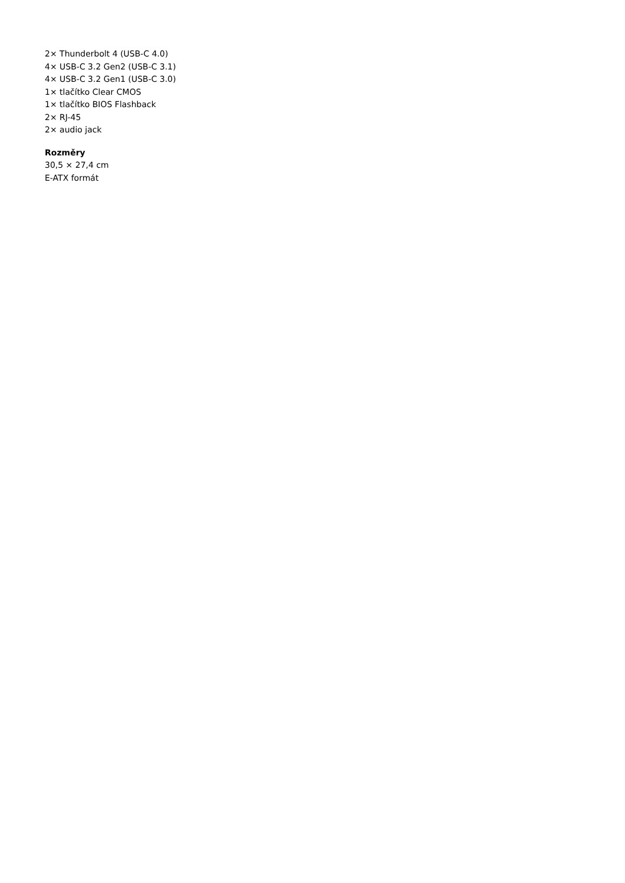2× Thunderbolt 4 (USB-C 4.0)
4× USB-C 3.2 Gen2 (USB-C 3.1)
4× USB-C 3.2 Gen1 (USB-C 3.0)
1× tlačítko Clear CMOS
1× tlačítko BIOS Flashback
2× RJ-45
2× audio jack
Rozměry
30,5 × 27,4 cm
E-ATX formát